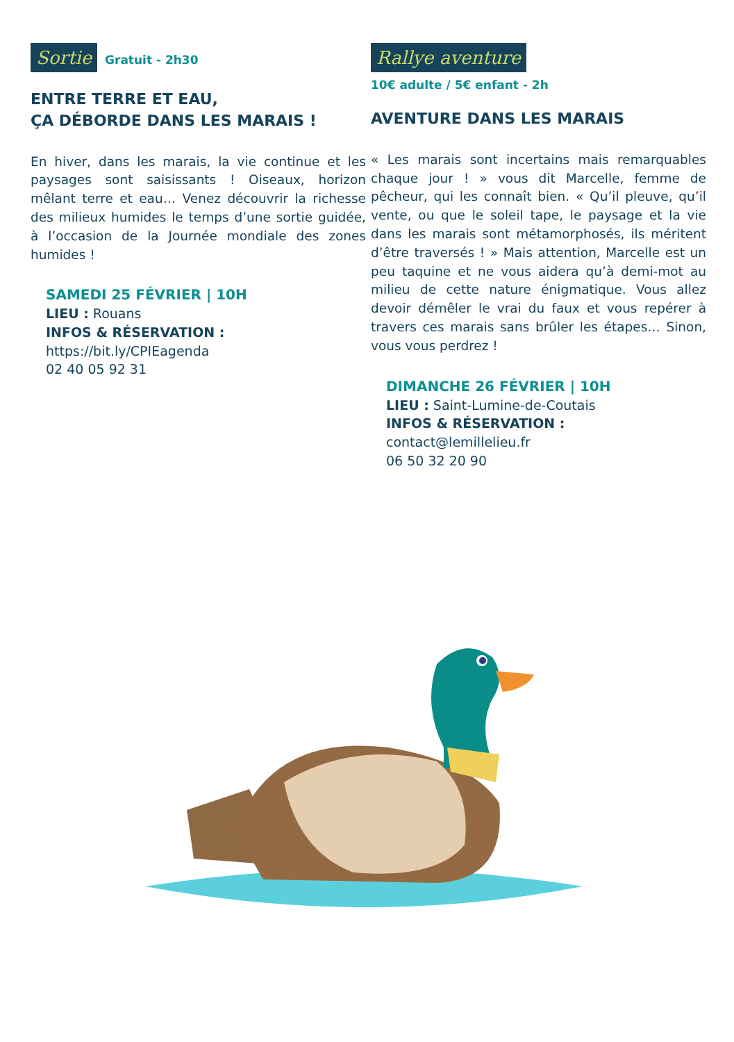Sortie Gratuit - 2h30
ENTRE TERRE ET EAU,
ÇA DÉBORDE DANS LES MARAIS !
En hiver, dans les marais, la vie continue et les paysages sont saisissants ! Oiseaux, horizon mêlant terre et eau… Venez découvrir la richesse des milieux humides le temps d’une sortie guidée, à l’occasion de la Journée mondiale des zones humides !
SAMEDI 25 FÉVRIER | 10H
LIEU : Rouans
INFOS & RÉSERVATION :
https://bit.ly/CPIEagenda
02 40 05 92 31
Rallye aventure
10€ adulte / 5€ enfant - 2h
AVENTURE DANS LES MARAIS
« Les marais sont incertains mais remarquables chaque jour ! » vous dit Marcelle, femme de pêcheur, qui les connaît bien. « Qu’il pleuve, qu’il vente, ou que le soleil tape, le paysage et la vie dans les marais sont métamorphosés, ils méritent d’être traversés ! » Mais attention, Marcelle est un peu taquine et ne vous aidera qu’à demi-mot au milieu de cette nature énigmatique. Vous allez devoir démêler le vrai du faux et vous repérer à travers ces marais sans brûler les étapes… Sinon, vous vous perdrez !
DIMANCHE 26 FÉVRIER | 10H
LIEU : Saint-Lumine-de-Coutais
INFOS & RÉSERVATION :
contact@lemillelieu.fr
06 50 32 20 90